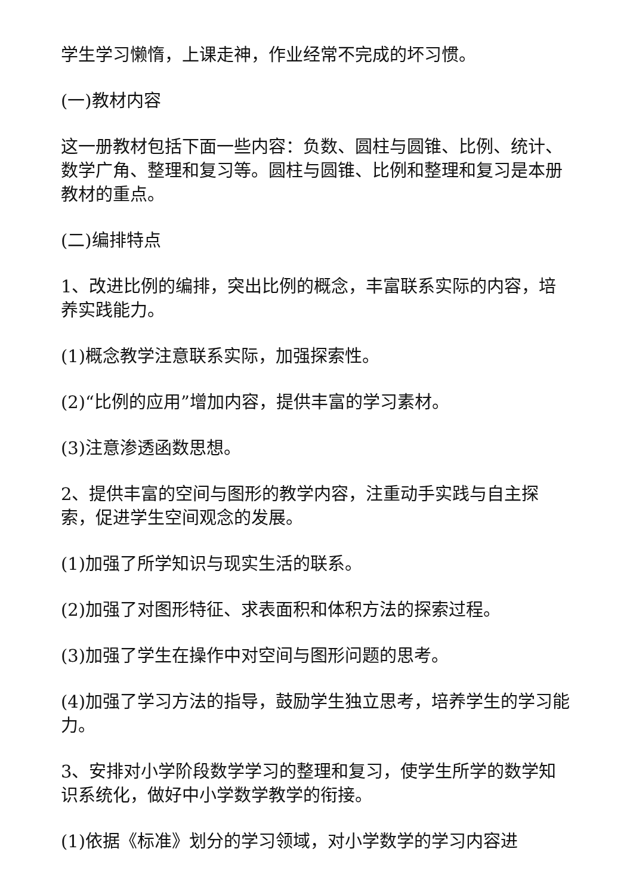学生学习懒惰，上课走神，作业经常不完成的坏习惯。
(一)教材内容
这一册教材包括下面一些内容：负数、圆柱与圆锥、比例、统计、数学广角、整理和复习等。圆柱与圆锥、比例和整理和复习是本册教材的重点。
(二)编排特点
1、改进比例的编排，突出比例的概念，丰富联系实际的内容，培养实践能力。
(1)概念教学注意联系实际，加强探索性。
(2)“比例的应用”增加内容，提供丰富的学习素材。
(3)注意渗透函数思想。
2、提供丰富的空间与图形的教学内容，注重动手实践与自主探索，促进学生空间观念的发展。
(1)加强了所学知识与现实生活的联系。
(2)加强了对图形特征、求表面积和体积方法的探索过程。
(3)加强了学生在操作中对空间与图形问题的思考。
(4)加强了学习方法的指导，鼓励学生独立思考，培养学生的学习能力。
3、安排对小学阶段数学学习的整理和复习，使学生所学的数学知识系统化，做好中小学数学教学的衔接。
(1)依据《标准》划分的学习领域，对小学数学的学习内容进